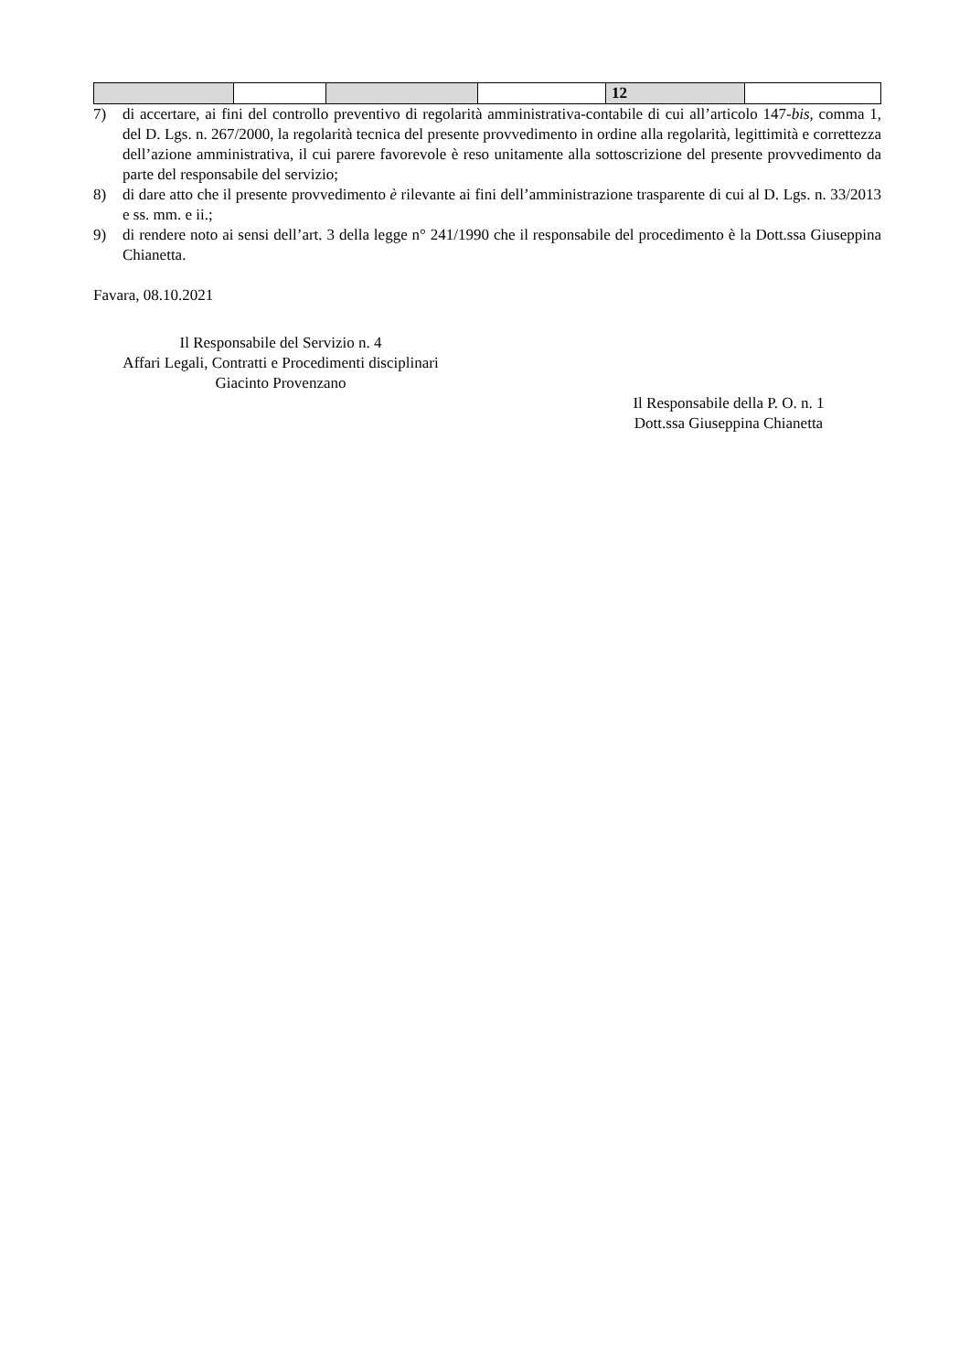| | | | | 12 | |
7) di accertare, ai fini del controllo preventivo di regolarità amministrativa-contabile di cui all’articolo 147-bis, comma 1, del D. Lgs. n. 267/2000, la regolarità tecnica del presente provvedimento in ordine alla regolarità, legittimità e correttezza dell’azione amministrativa, il cui parere favorevole è reso unitamente alla sottoscrizione del presente provvedimento da parte del responsabile del servizio;
8) di dare atto che il presente provvedimento è rilevante ai fini dell’amministrazione trasparente di cui al D. Lgs. n. 33/2013 e ss. mm. e ii.;
9) di rendere noto ai sensi dell’art. 3 della legge n° 241/1990 che il responsabile del procedimento è la Dott.ssa Giuseppina Chianetta.
Favara, 08.10.2021
Il Responsabile del Servizio n. 4
Affari Legali, Contratti e Procedimenti disciplinari
Giacinto Provenzano
Il Responsabile della P. O. n. 1
Dott.ssa Giuseppina Chianetta